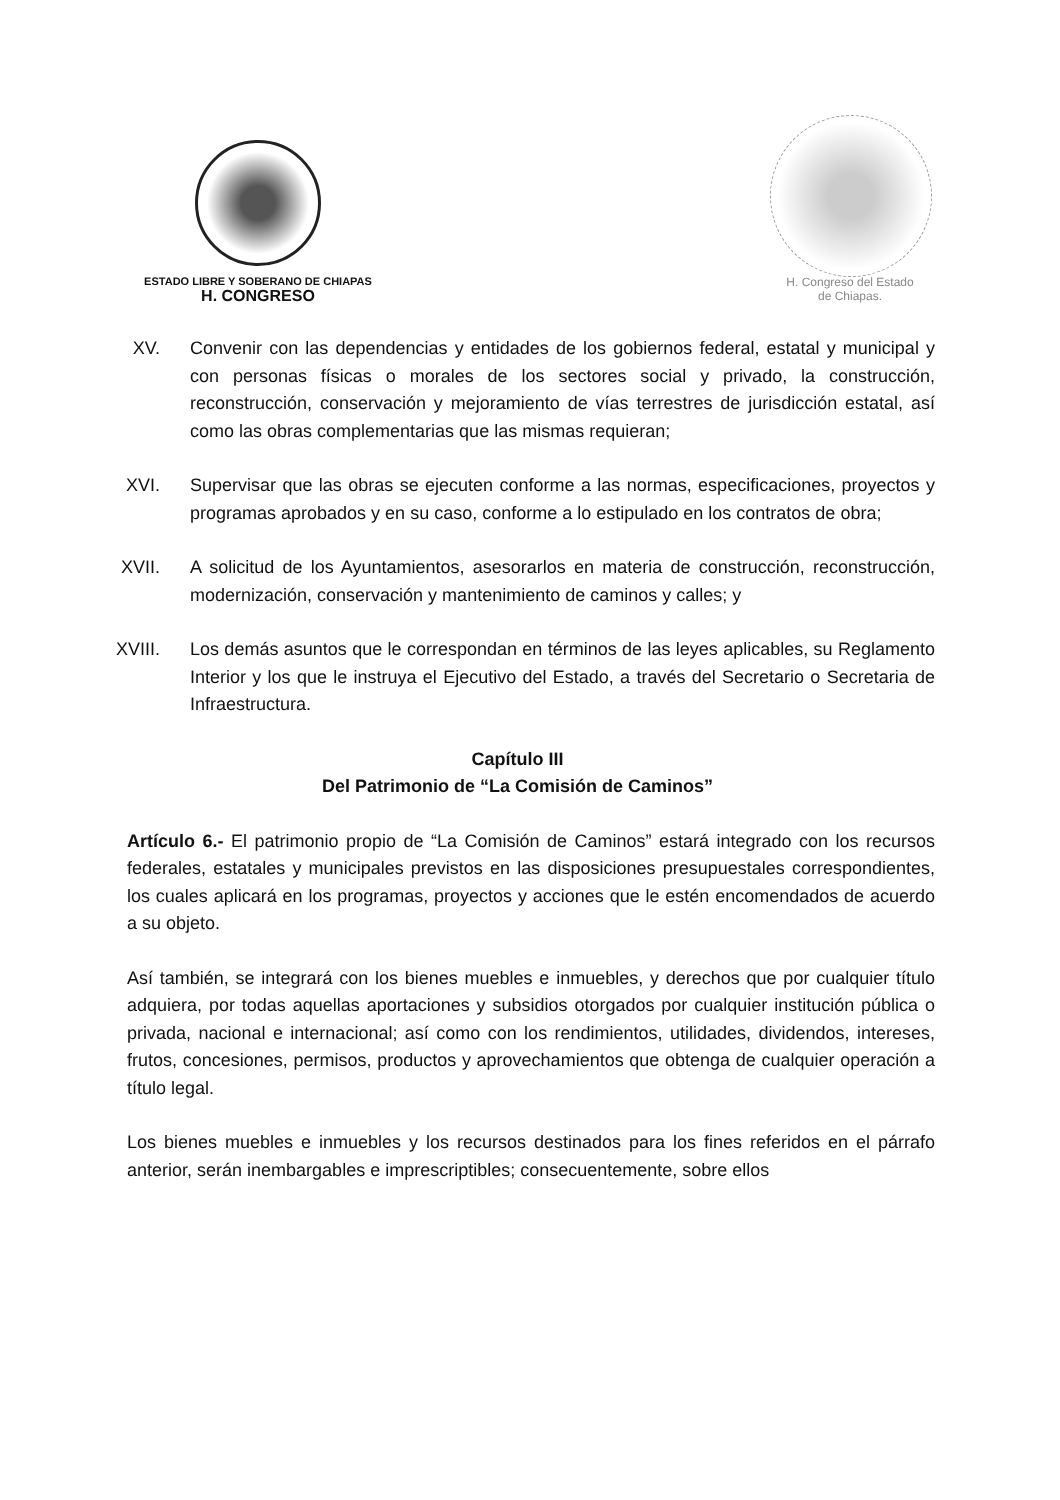ESTADO LIBRE Y SOBERANO DE CHIAPAS
H. CONGRESO
H. Congreso del Estado
de Chiapas.
XV. Convenir con las dependencias y entidades de los gobiernos federal, estatal y municipal y con personas físicas o morales de los sectores social y privado, la construcción, reconstrucción, conservación y mejoramiento de vías terrestres de jurisdicción estatal, así como las obras complementarias que las mismas requieran;
XVI. Supervisar que las obras se ejecuten conforme a las normas, especificaciones, proyectos y programas aprobados y en su caso, conforme a lo estipulado en los contratos de obra;
XVII. A solicitud de los Ayuntamientos, asesorarlos en materia de construcción, reconstrucción, modernización, conservación y mantenimiento de caminos y calles; y
XVIII.
Los demás asuntos que le correspondan en términos de las leyes aplicables, su Reglamento Interior y los que le instruya el Ejecutivo del Estado, a través del Secretario o Secretaria de Infraestructura.
Capítulo III
Del Patrimonio de “La Comisión de Caminos”
Artículo 6.- El patrimonio propio de “La Comisión de Caminos” estará integrado con los recursos federales, estatales y municipales previstos en las disposiciones presupuestales correspondientes, los cuales aplicará en los programas, proyectos y acciones que le estén encomendados de acuerdo a su objeto.
Así también, se integrará con los bienes muebles e inmuebles, y derechos que por cualquier título adquiera, por todas aquellas aportaciones y subsidios otorgados por cualquier institución pública o privada, nacional e internacional; así como con los rendimientos, utilidades, dividendos, intereses, frutos, concesiones, permisos, productos y aprovechamientos que obtenga de cualquier operación a título legal.
Los bienes muebles e inmuebles y los recursos destinados para los fines referidos en el párrafo anterior, serán inembargables e imprescriptibles; consecuentemente, sobre ellos